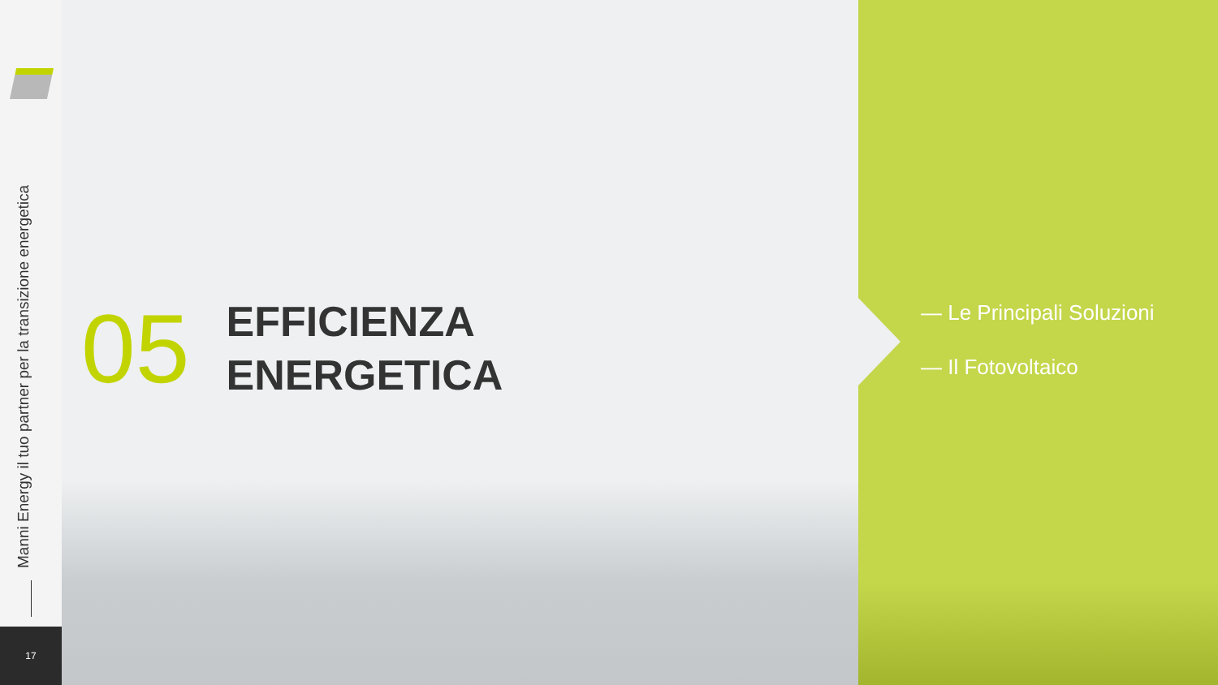Manni Energy il tuo partner per la transizione energetica
17
05
EFFICIENZA
ENERGETICA
— Le Principali Soluzioni
— Il Fotovoltaico